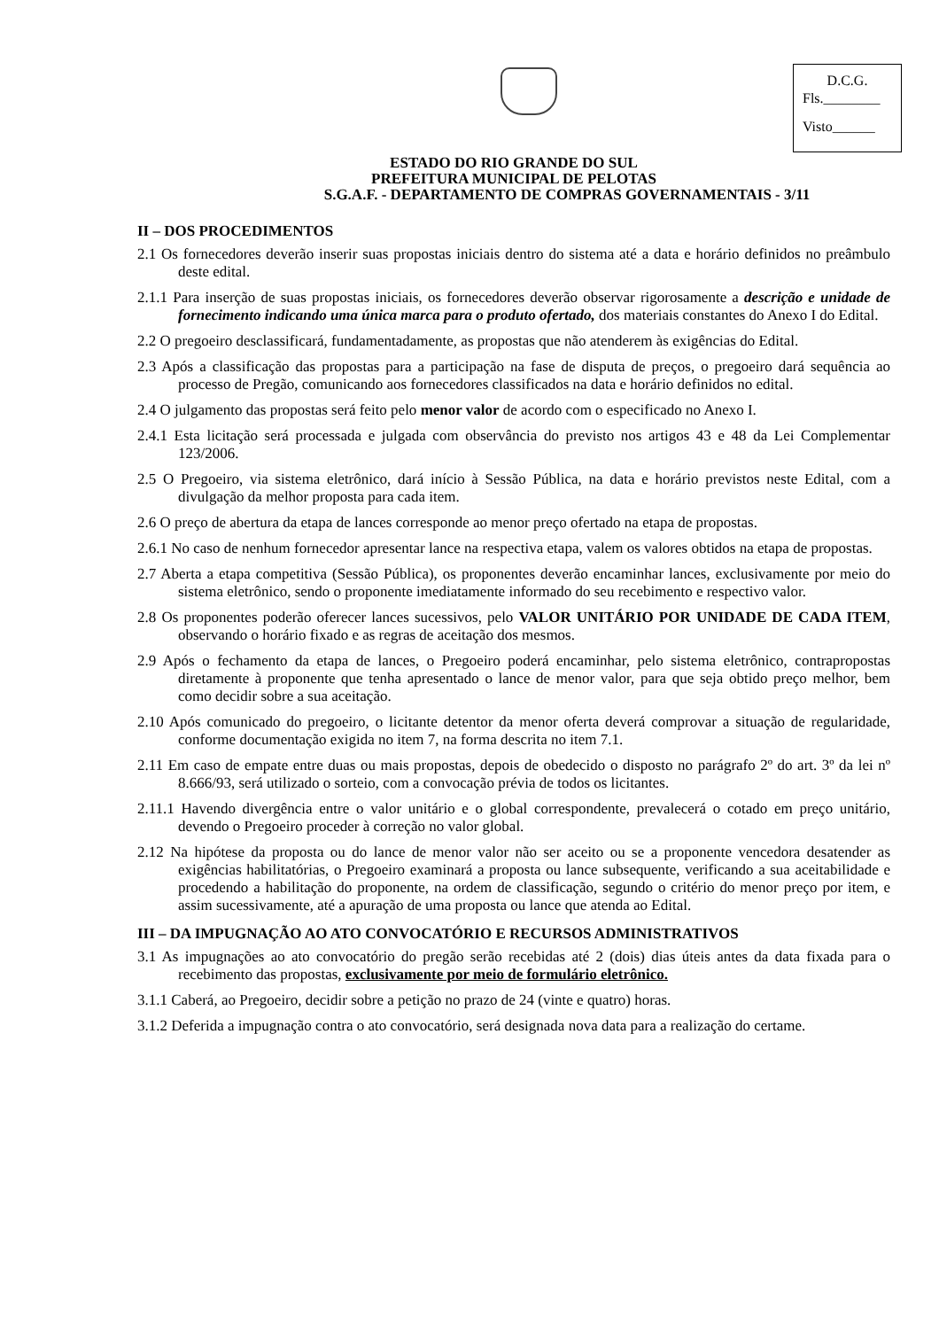D.C.G.
Fls.________
Visto______
ESTADO DO RIO GRANDE DO SUL
PREFEITURA MUNICIPAL DE PELOTAS
S.G.A.F. - DEPARTAMENTO DE COMPRAS GOVERNAMENTAIS - 3/11
II – DOS PROCEDIMENTOS
2.1 Os fornecedores deverão inserir suas propostas iniciais dentro do sistema até a data e horário definidos no preâmbulo deste edital.
2.1.1 Para inserção de suas propostas iniciais, os fornecedores deverão observar rigorosamente a descrição e unidade de fornecimento indicando uma única marca para o produto ofertado, dos materiais constantes do Anexo I do Edital.
2.2 O pregoeiro desclassificará, fundamentadamente, as propostas que não atenderem às exigências do Edital.
2.3 Após a classificação das propostas para a participação na fase de disputa de preços, o pregoeiro dará sequência ao processo de Pregão, comunicando aos fornecedores classificados na data e horário definidos no edital.
2.4 O julgamento das propostas será feito pelo menor valor de acordo com o especificado no Anexo I.
2.4.1 Esta licitação será processada e julgada com observância do previsto nos artigos 43 e 48 da Lei Complementar 123/2006.
2.5 O Pregoeiro, via sistema eletrônico, dará início à Sessão Pública, na data e horário previstos neste Edital, com a divulgação da melhor proposta para cada item.
2.6 O preço de abertura da etapa de lances corresponde ao menor preço ofertado na etapa de propostas.
2.6.1 No caso de nenhum fornecedor apresentar lance na respectiva etapa, valem os valores obtidos na etapa de propostas.
2.7 Aberta a etapa competitiva (Sessão Pública), os proponentes deverão encaminhar lances, exclusivamente por meio do sistema eletrônico, sendo o proponente imediatamente informado do seu recebimento e respectivo valor.
2.8 Os proponentes poderão oferecer lances sucessivos, pelo VALOR UNITÁRIO POR UNIDADE DE CADA ITEM, observando o horário fixado e as regras de aceitação dos mesmos.
2.9 Após o fechamento da etapa de lances, o Pregoeiro poderá encaminhar, pelo sistema eletrônico, contrapropostas diretamente à proponente que tenha apresentado o lance de menor valor, para que seja obtido preço melhor, bem como decidir sobre a sua aceitação.
2.10 Após comunicado do pregoeiro, o licitante detentor da menor oferta deverá comprovar a situação de regularidade, conforme documentação exigida no item 7, na forma descrita no item 7.1.
2.11 Em caso de empate entre duas ou mais propostas, depois de obedecido o disposto no parágrafo 2º do art. 3º da lei nº 8.666/93, será utilizado o sorteio, com a convocação prévia de todos os licitantes.
2.11.1 Havendo divergência entre o valor unitário e o global correspondente, prevalecerá o cotado em preço unitário, devendo o Pregoeiro proceder à correção no valor global.
2.12 Na hipótese da proposta ou do lance de menor valor não ser aceito ou se a proponente vencedora desatender as exigências habilitatórias, o Pregoeiro examinará a proposta ou lance subsequente, verificando a sua aceitabilidade e procedendo a habilitação do proponente, na ordem de classificação, segundo o critério do menor preço por item, e assim sucessivamente, até a apuração de uma proposta ou lance que atenda ao Edital.
III – DA IMPUGNAÇÃO AO ATO CONVOCATÓRIO E RECURSOS ADMINISTRATIVOS
3.1 As impugnações ao ato convocatório do pregão serão recebidas até 2 (dois) dias úteis antes da data fixada para o recebimento das propostas, exclusivamente por meio de formulário eletrônico.
3.1.1 Caberá, ao Pregoeiro, decidir sobre a petição no prazo de 24 (vinte e quatro) horas.
3.1.2 Deferida a impugnação contra o ato convocatório, será designada nova data para a realização do certame.